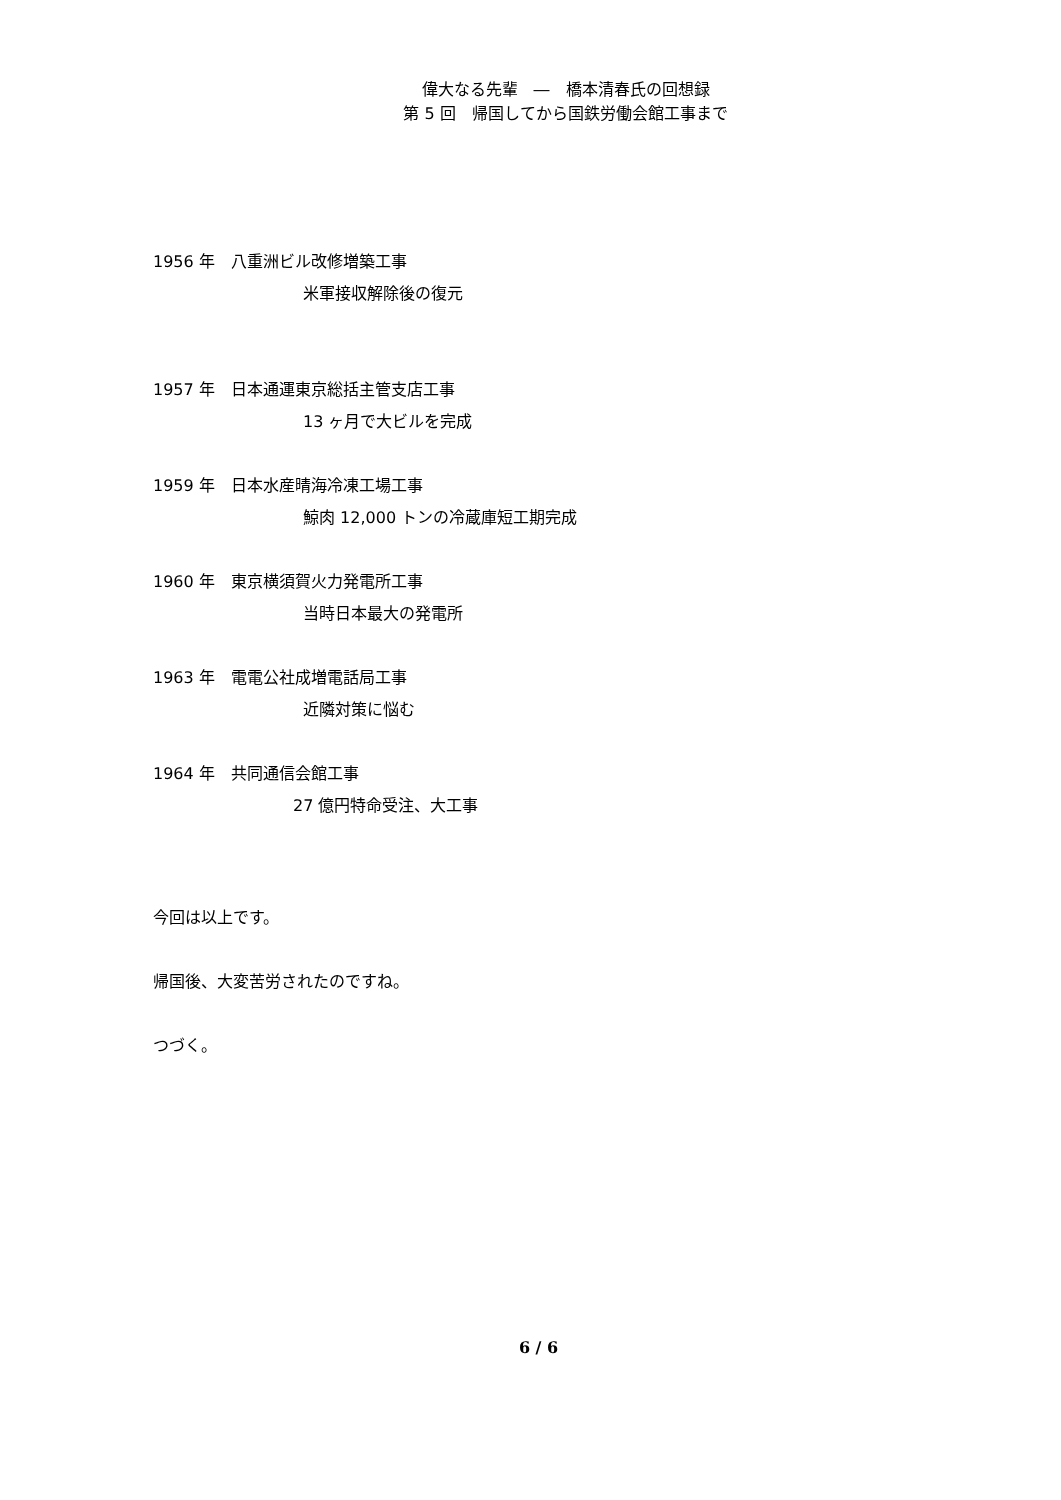偉大なる先輩　―　橋本清春氏の回想録
第 5 回　帰国してから国鉄労働会館工事まで
1956 年　八重洲ビル改修増築工事
米軍接収解除後の復元
1957 年　日本通運東京総括主管支店工事
13 ヶ月で大ビルを完成
1959 年　日本水産晴海冷凍工場工事
鯨肉 12,000 トンの冷蔵庫短工期完成
1960 年　東京横須賀火力発電所工事
当時日本最大の発電所
1963 年　電電公社成増電話局工事
近隣対策に悩む
1964 年　共同通信会館工事
27 億円特命受注、大工事
今回は以上です。
帰国後、大変苦労されたのですね。
つづく。
6 / 6